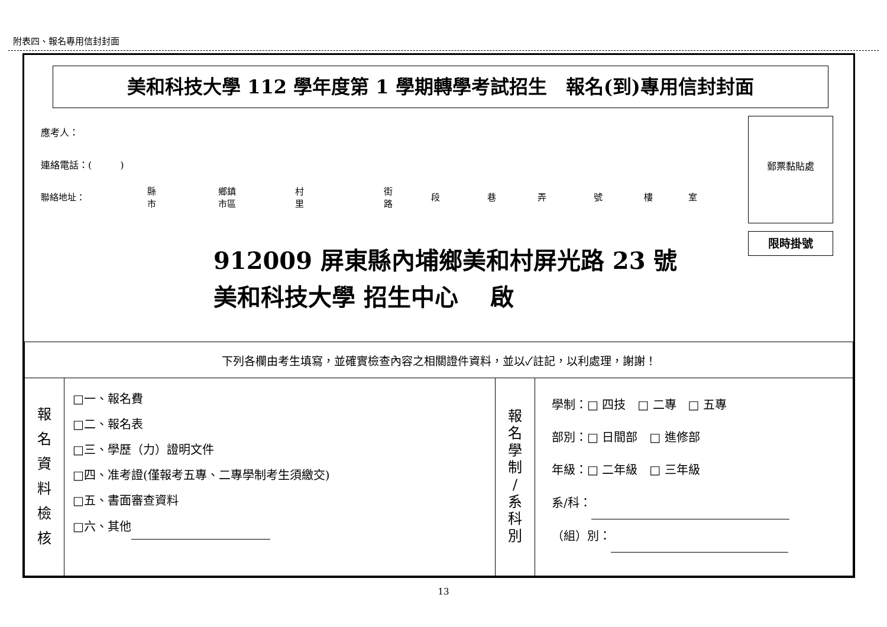附表四、報名專用信封封面
美和科技大學 112 學年度第 1 學期轉學考試招生　報名(到)專用信封封面
應考人：
連絡電話：(　　　)
聯絡地址： 縣
市 鄉鎮
市區 村
里 街
路 段巷弄號樓室
郵票黏貼處
限時掛號
912009 屏東縣內埔鄉美和村屏光路 23 號
美和科技大學 招生中心　 啟
| 下列各欄由考生填寫，並確實檢查內容之相關證件資料，並以✓註記，以利處理，謝謝！ | | | |
| 報 名 資 料 檢 核 | □一、報名費 □二、報名表 □三、學歷（力）證明文件 □四、准考證(僅報考五專、二專學制考生須繳交) □五、書面審查資料 □六、其他 | 報 名 學 制 / 系 科 別 | 學制：□ 四技 □ 二專 □ 五專 部別：□ 日間部 □ 進修部 年級：□ 二年級 □ 三年級 系/科： （組）別： |
13